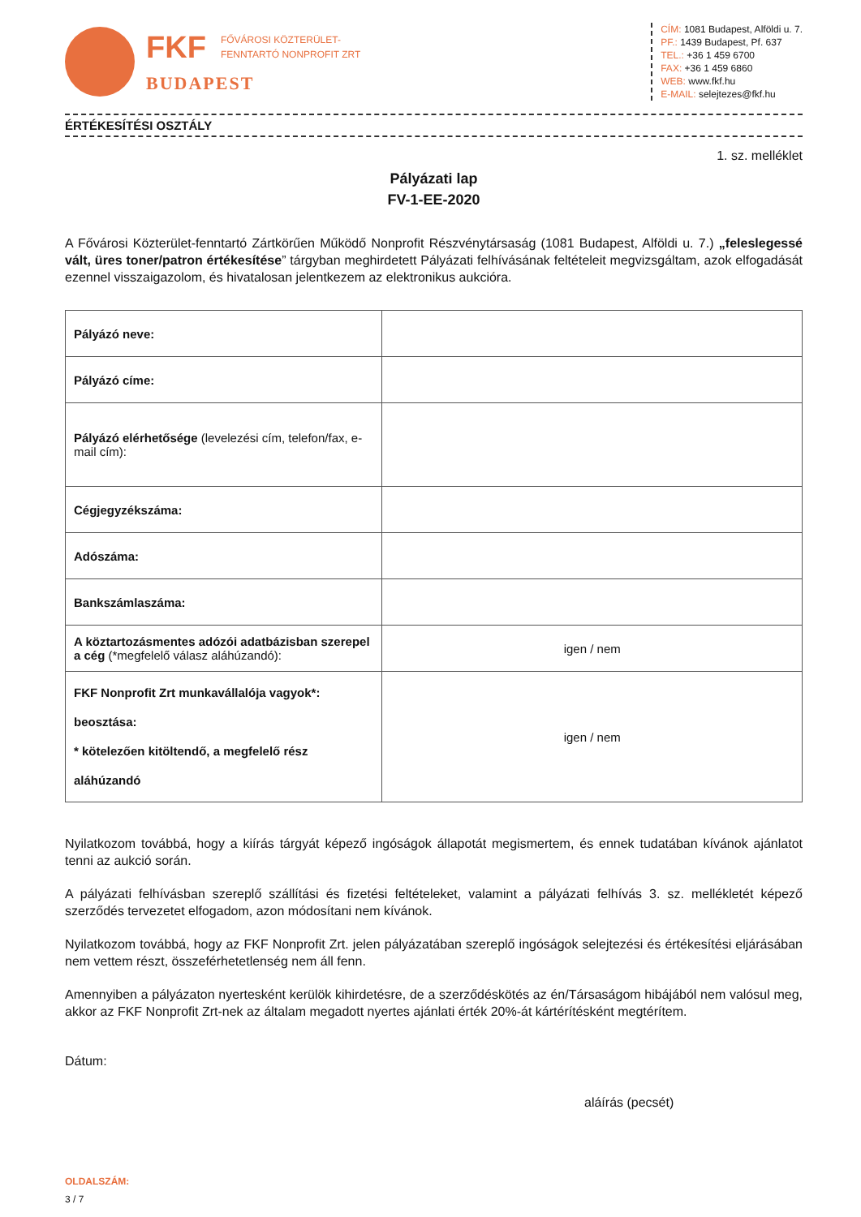FKF FŐVÁROSI KÖZTERÜLET-
FENNTARTÓ NONPROFIT ZRT
BUDAPEST
CÍM: 1081 Budapest, Alföldi u. 7.
PF.: 1439 Budapest, Pf. 637
TEL.: +36 1 459 6700
FAX: +36 1 459 6860
WEB: www.fkf.hu
E-MAIL: selejtezes@fkf.hu
ÉRTÉKESÍTÉSI OSZTÁLY
1. sz. melléklet
Pályázati lap
FV-1-EE-2020
A Fővárosi Közterület-fenntartó Zártkörűen Működő Nonprofit Részvénytársaság (1081 Budapest, Alföldi u. 7.) „feleslegessé vált, üres toner/patron értékesítése” tárgyban meghirdetett Pályázati felhívásának feltételeit megvizsgáltam, azok elfogadását ezennel visszaigazolom, és hivatalosan jelentkezem az elektronikus aukcióra.
| Pályázó neve: | |
| Pályázó címe: | |
| Pályázó elérhetősége (levelezési cím, telefon/fax, e-mail cím): | |
| Cégjegyzékszáma: | |
| Adószáma: | |
| Bankszámlaszáma: | |
| A köztartozásmentes adózói adatbázisban szerepel a cég (*megfelelő válasz aláhúzandó): | igen / nem |
| FKF Nonprofit Zrt munkavállalója vagyok*: beosztása: * kötelezően kitöltendő, a megfelelő rész aláhúzandó | igen / nem |
Nyilatkozom továbbá, hogy a kiírás tárgyát képező ingóságok állapotát megismertem, és ennek tudatában kívánok ajánlatot tenni az aukció során.
A pályázati felhívásban szereplő szállítási és fizetési feltételeket, valamint a pályázati felhívás 3. sz. mellékletét képező szerződés tervezetet elfogadom, azon módosítani nem kívánok.
Nyilatkozom továbbá, hogy az FKF Nonprofit Zrt. jelen pályázatában szereplő ingóságok selejtezési és értékesítési eljárásában nem vettem részt, összeférhetetlenség nem áll fenn.
Amennyiben a pályázaton nyertesként kerülök kihirdetésre, de a szerződéskötés az én/Társaságom hibájából nem valósul meg, akkor az FKF Nonprofit Zrt-nek az általam megadott nyertes ajánlati érték 20%-át kártérítésként megtérítem.
Dátum:
aláírás (pecsét)
OLDALSZÁM:
3 / 7